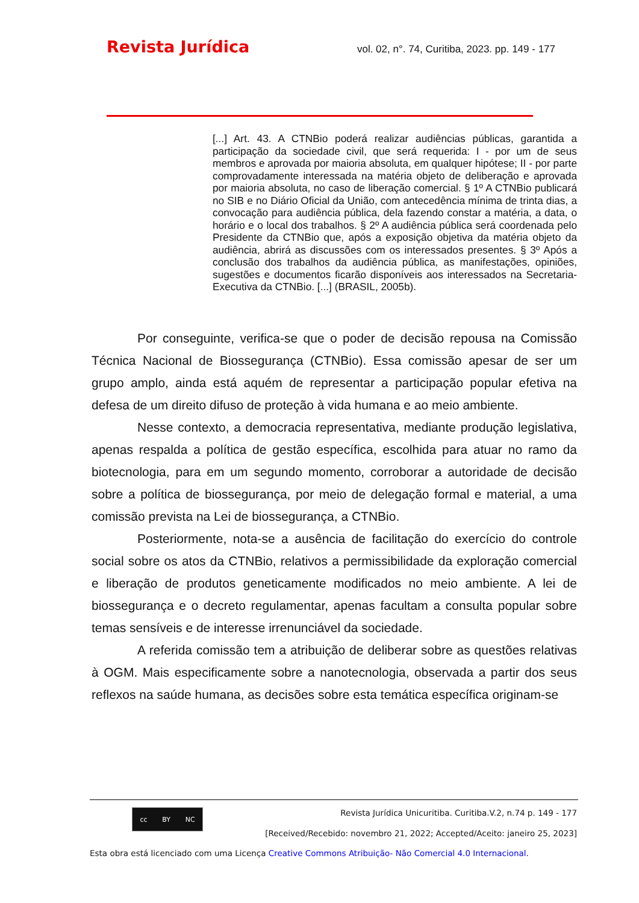Revista Jurídica vol. 02, n°. 74, Curitiba, 2023. pp. 149 - 177
[...] Art. 43. A CTNBio poderá realizar audiências públicas, garantida a participação da sociedade civil, que será requerida: I - por um de seus membros e aprovada por maioria absoluta, em qualquer hipótese; II - por parte comprovadamente interessada na matéria objeto de deliberação e aprovada por maioria absoluta, no caso de liberação comercial. § 1º A CTNBio publicará no SIB e no Diário Oficial da União, com antecedência mínima de trinta dias, a convocação para audiência pública, dela fazendo constar a matéria, a data, o horário e o local dos trabalhos. § 2º A audiência pública será coordenada pelo Presidente da CTNBio que, após a exposição objetiva da matéria objeto da audiência, abrirá as discussões com os interessados presentes. § 3º Após a conclusão dos trabalhos da audiência pública, as manifestações, opiniões, sugestões e documentos ficarão disponíveis aos interessados na Secretaria-Executiva da CTNBio. [...] (BRASIL, 2005b).
Por conseguinte, verifica-se que o poder de decisão repousa na Comissão Técnica Nacional de Biossegurança (CTNBio). Essa comissão apesar de ser um grupo amplo, ainda está aquém de representar a participação popular efetiva na defesa de um direito difuso de proteção à vida humana e ao meio ambiente.
Nesse contexto, a democracia representativa, mediante produção legislativa, apenas respalda a política de gestão específica, escolhida para atuar no ramo da biotecnologia, para em um segundo momento, corroborar a autoridade de decisão sobre a política de biossegurança, por meio de delegação formal e material, a uma comissão prevista na Lei de biossegurança, a CTNBio.
Posteriormente, nota-se a ausência de facilitação do exercício do controle social sobre os atos da CTNBio, relativos a permissibilidade da exploração comercial e liberação de produtos geneticamente modificados no meio ambiente. A lei de biossegurança e o decreto regulamentar, apenas facultam a consulta popular sobre temas sensíveis e de interesse irrenunciável da sociedade.
A referida comissão tem a atribuição de deliberar sobre as questões relativas à OGM. Mais especificamente sobre a nanotecnologia, observada a partir dos seus reflexos na saúde humana, as decisões sobre esta temática específica originam-se
cc BY NC
Revista Jurídica Unicuritiba. Curitiba.V.2, n.74 p. 149 - 177
[Received/Recebido: novembro 21, 2022; Accepted/Aceito: janeiro 25, 2023]
Esta obra está licenciado com uma Licença Creative Commons Atribuição- Não Comercial 4.0 Internacional.